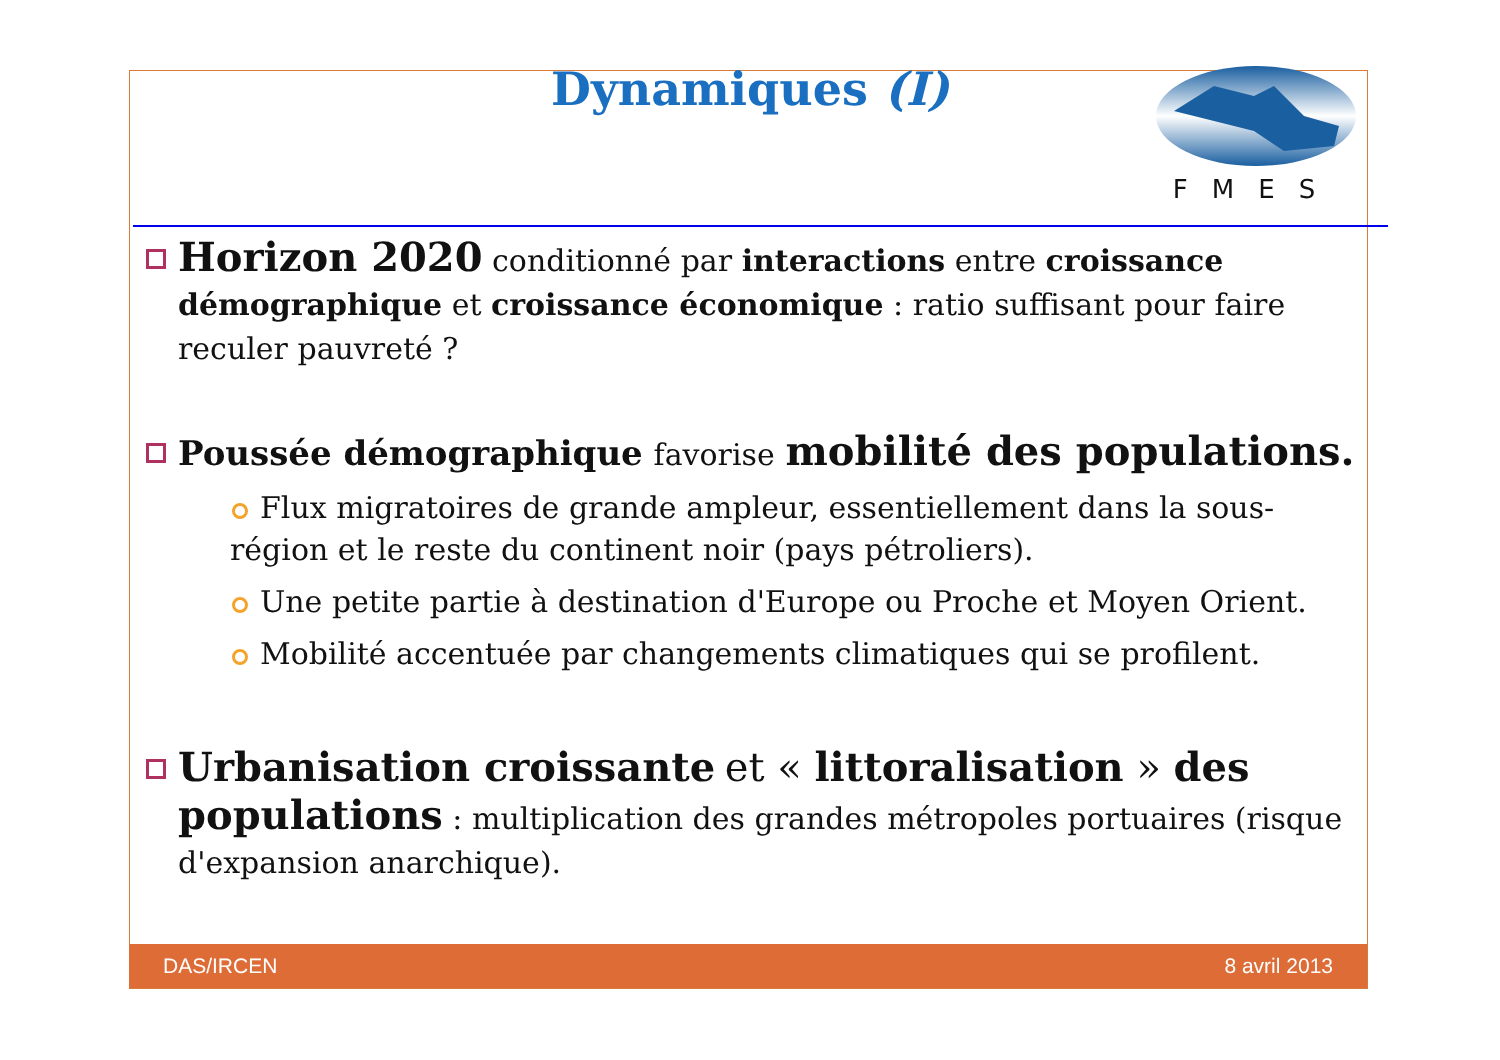Dynamiques (I)
FMES
Horizon 2020 conditionné par interactions entre croissance démographique et croissance économique : ratio suffisant pour faire reculer pauvreté ?
Poussée démographique favorise mobilité des populations.
Flux migratoires de grande ampleur, essentiellement dans la sous-région et le reste du continent noir (pays pétroliers).
Une petite partie à destination d'Europe ou Proche et Moyen Orient.
Mobilité accentuée par changements climatiques qui se profilent.
Urbanisation croissante et « littoralisation » des populations : multiplication des grandes métropoles portuaires (risque d'expansion anarchique).
DAS/IRCEN 8 avril 2013